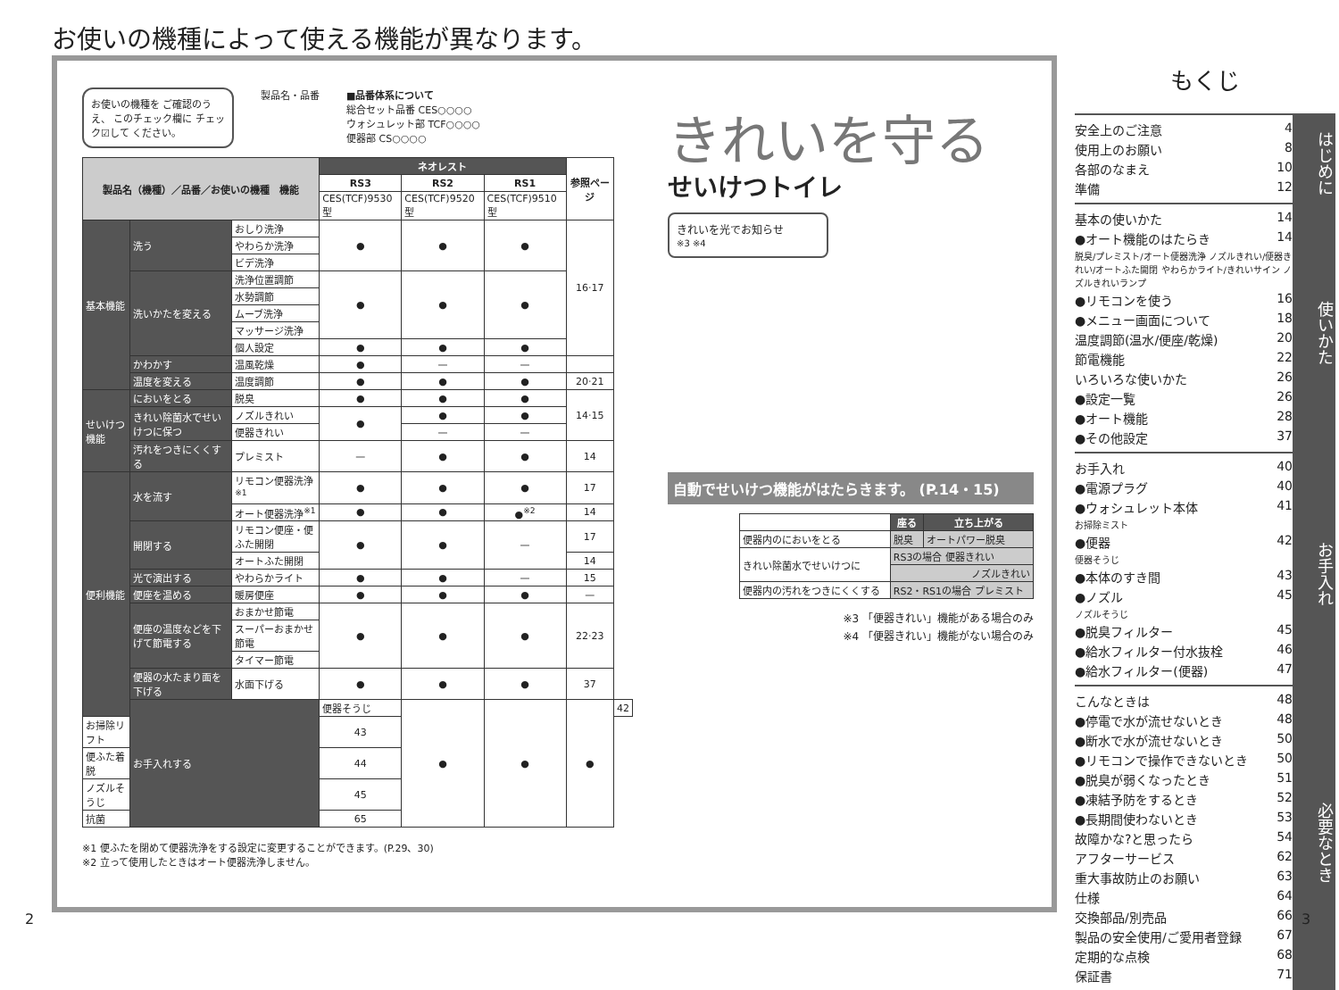お使いの機種によって使える機能が異なります。
お使いの機種を ご確認のうえ、 このチェック欄に チェック☑して ください。
製品名・品番 ■品番体系について
総合セット品番 CES○○○○
ウォシュレット部 TCF○○○○
便器部 CS○○○○
| 製品名（機種）／品番／お使いの機種 機能 | | | ネオレスト | | | 参照ページ | |
| --- | --- | --- | --- | --- | --- | --- | --- |
| | | | RS3 | RS2 | RS1 | | |
| | | | CES(TCF)9530型 | CES(TCF)9520型 | CES(TCF)9510型 | | |
| 基本機能 | 洗う | おしり洗浄 | ● | ● | ● | 16·17 | |
| | | やわらか洗浄 | | | | | |
| | | ビデ洗浄 | | | | | |
| | 洗いかたを変える | 洗浄位置調節 | ● | ● | ● | | |
| | | 水勢調節 | | | | | |
| | | ムーブ洗浄 | | | | | |
| | | マッサージ洗浄 | | | | | |
| | | 個人設定 | ● | ● | ● | | |
| | かわかす | 温風乾燥 | ● | — | — | | |
| | 温度を変える | 温度調節 | ● | ● | ● | 20·21 | |
| せいけつ機能 | においをとる | 脱臭 | ● | ● | ● | 14·15 | |
| | きれい除菌水でせいけつに保つ | ノズルきれい | ● | ● | ● | | |
| | | 便器きれい | | — | — | | |
| | 汚れをつきにくくする | プレミスト | — | ● | ● | 14 | |
| 便利機能 | 水を流す | リモコン便器洗浄<sup>※1</sup> | ● | ● | ● | 17 | |
| | | オート便器洗浄<sup>※1</sup> | ● | ● | ●<sup>※2</sup> | 14 | |
| | 開閉する | リモコン便座・便ふた開閉 | ● | ● | — | 17 | |
| | | オートふた開閉 | | | | 14 | |
| | 光で演出する | やわらかライト | ● | ● | — | 15 | |
| | 便座を温める | 暖房便座 | ● | ● | ● | — | |
| | 便座の温度などを下げて節電する | おまかせ節電 | ● | ● | ● | 22·23 | |
| | | スーパーおまかせ節電 | | | | | |
| | | タイマー節電 | | | | | |
| | 便器の水たまり面を下げる | 水面下げる | ● | ● | ● | 37 | |
| | お手入れする | | 便器そうじ | ● | ● | ● | 42 |
| お掃除リフト | | | 43 | | | | |
| 便ふた着脱 | | | 44 | | | | |
| ノズルそうじ | | | 45 | | | | |
| 抗菌 | | | 65 | | | | |
※1 便ふたを閉めて便器洗浄をする設定に変更することができます。(P.29、30)
※2 立って使用したときはオート便器洗浄しません。
きれいを守る
せいけつトイレ
きれいを光でお知らせ
※3 ※4
自動でせいけつ機能がはたらきます。 (P.14・15)
| | 座る | 立ち上がる |
| --- | --- | --- |
| 便器内のにおいをとる | 脱臭 | オートパワー脱臭 |
| きれい除菌水でせいけつに | RS3の場合 便器きれい | |
| | ノズルきれい | |
| 便器内の汚れをつきにくくする | RS2・RS1の場合 プレミスト | |
※3 「便器きれい」機能がある場合のみ
※4 「便器きれい」機能がない場合のみ
もくじ
安全上のご注意 4
使用上のお願い 8
各部のなまえ 10
準備 12
はじめに
基本の使いかた 14
●オート機能のはたらき 14
脱臭/プレミスト/オート便器洗浄 ノズルきれい/便器きれい/オートふた開閉 やわらかライト/きれいサイン ノズルきれいランプ
●リモコンを使う 16
●メニュー画面について 18
温度調節(温水/便座/乾燥) 20
節電機能 22
いろいろな使いかた 26
●設定一覧 26
●オート機能 28
●その他設定 37
使いかた
お手入れ 40
●電源プラグ 40
●ウォシュレット本体 41
お掃除ミスト
●便器 42
便器そうじ
●本体のすき間 43
●ノズル 45
ノズルそうじ
●脱臭フィルター 45
●給水フィルター付水抜栓 46
●給水フィルター(便器) 47
お手入れ
こんなときは 48
●停電で水が流せないとき 48
●断水で水が流せないとき 50
●リモコンで操作できないとき 50
●脱臭が弱くなったとき 51
●凍結予防をするとき 52
●長期間使わないとき 53
故障かな?と思ったら 54
アフターサービス 62
重大事故防止のお願い 63
仕様 64
交換部品/別売品 66
製品の安全使用/ご愛用者登録 67
定期的な点検 68
保証書 71
必要なとき
2 3